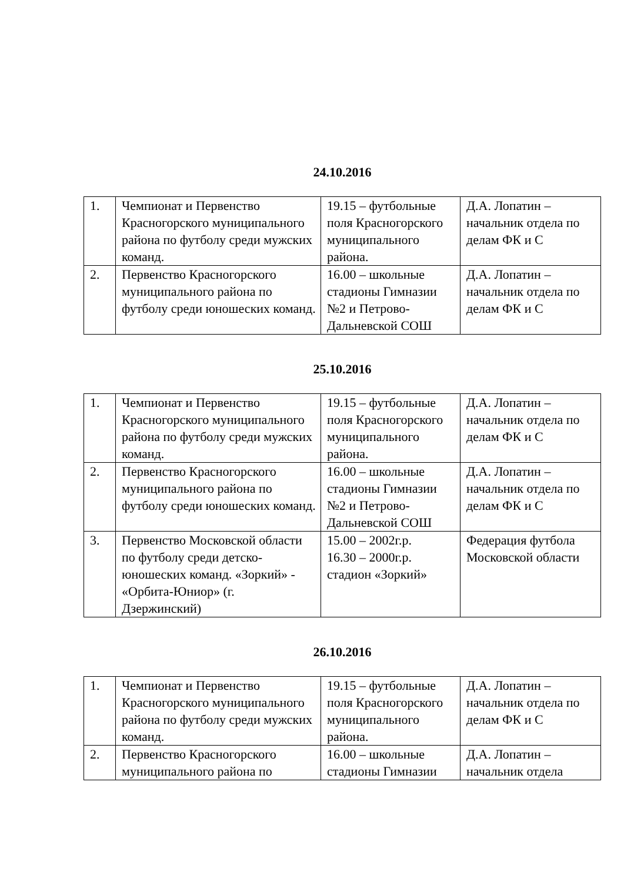24.10.2016
| 1. | Чемпионат и Первенство Красногорского муниципального района по футболу среди мужских команд. | 19.15 – футбольные поля Красногорского муниципального района. | Д.А. Лопатин – начальник отдела по делам ФК и С |
| 2. | Первенство Красногорского муниципального района по футболу среди юношеских команд. | 16.00 – школьные стадионы Гимназии №2 и Петрово-Дальневской СОШ | Д.А. Лопатин – начальник отдела по делам ФК и С |
25.10.2016
| 1. | Чемпионат и Первенство Красногорского муниципального района по футболу среди мужских команд. | 19.15 – футбольные поля Красногорского муниципального района. | Д.А. Лопатин – начальник отдела по делам ФК и С |
| 2. | Первенство Красногорского муниципального района по футболу среди юношеских команд. | 16.00 – школьные стадионы Гимназии №2 и Петрово-Дальневской СОШ | Д.А. Лопатин – начальник отдела по делам ФК и С |
| 3. | Первенство Московской области по футболу среди детско-юношеских команд. «Зоркий» - «Орбита-Юниор» (г. Дзержинский) | 15.00 – 2002г.р. 16.30 – 2000г.р. стадион «Зоркий» | Федерация футбола Московской области |
26.10.2016
| 1. | Чемпионат и Первенство Красногорского муниципального района по футболу среди мужских команд. | 19.15 – футбольные поля Красногорского муниципального района. | Д.А. Лопатин – начальник отдела по делам ФК и С |
| 2. | Первенство Красногорского муниципального района по | 16.00 – школьные стадионы Гимназии | Д.А. Лопатин – начальник отдела |